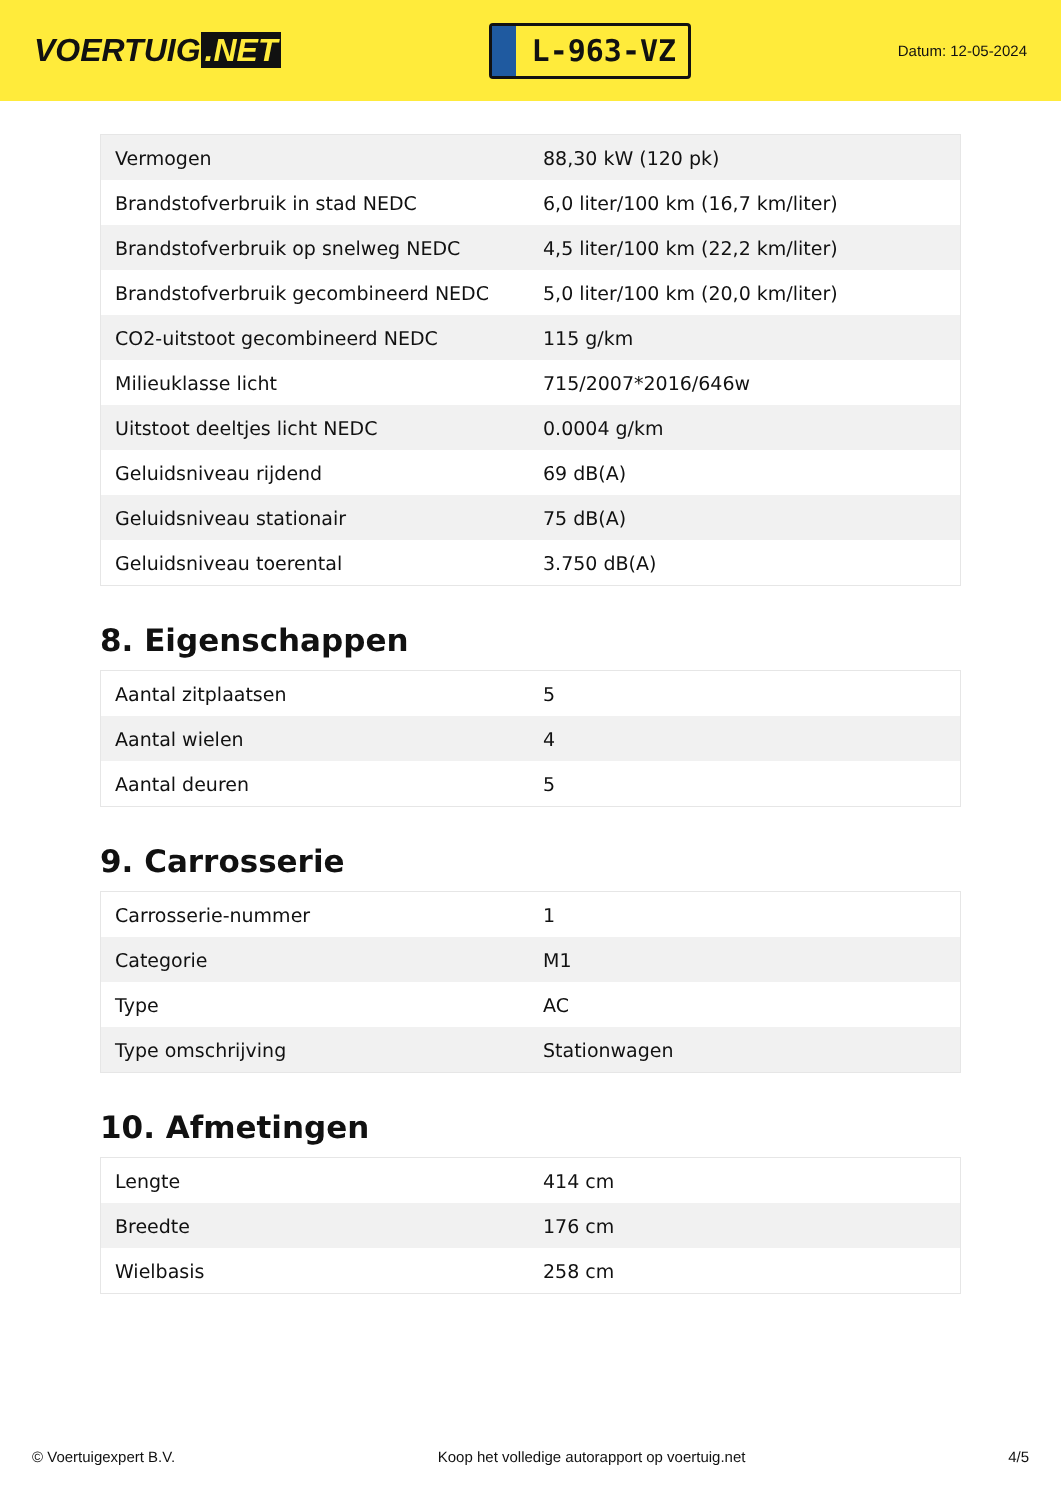VOERTUIG.NET
L-963-VZ
Datum: 12-05-2024
| Vermogen | 88,30 kW (120 pk) |
| Brandstofverbruik in stad NEDC | 6,0 liter/100 km (16,7 km/liter) |
| Brandstofverbruik op snelweg NEDC | 4,5 liter/100 km (22,2 km/liter) |
| Brandstofverbruik gecombineerd NEDC | 5,0 liter/100 km (20,0 km/liter) |
| CO2-uitstoot gecombineerd NEDC | 115 g/km |
| Milieuklasse licht | 715/2007*2016/646w |
| Uitstoot deeltjes licht NEDC | 0.0004 g/km |
| Geluidsniveau rijdend | 69 dB(A) |
| Geluidsniveau stationair | 75 dB(A) |
| Geluidsniveau toerental | 3.750 dB(A) |
8. Eigenschappen
| Aantal zitplaatsen | 5 |
| Aantal wielen | 4 |
| Aantal deuren | 5 |
9. Carrosserie
| Carrosserie-nummer | 1 |
| Categorie | M1 |
| Type | AC |
| Type omschrijving | Stationwagen |
10. Afmetingen
| Lengte | 414 cm |
| Breedte | 176 cm |
| Wielbasis | 258 cm |
© Voertuigexpert B.V. Koop het volledige autorapport op voertuig.net 4/5